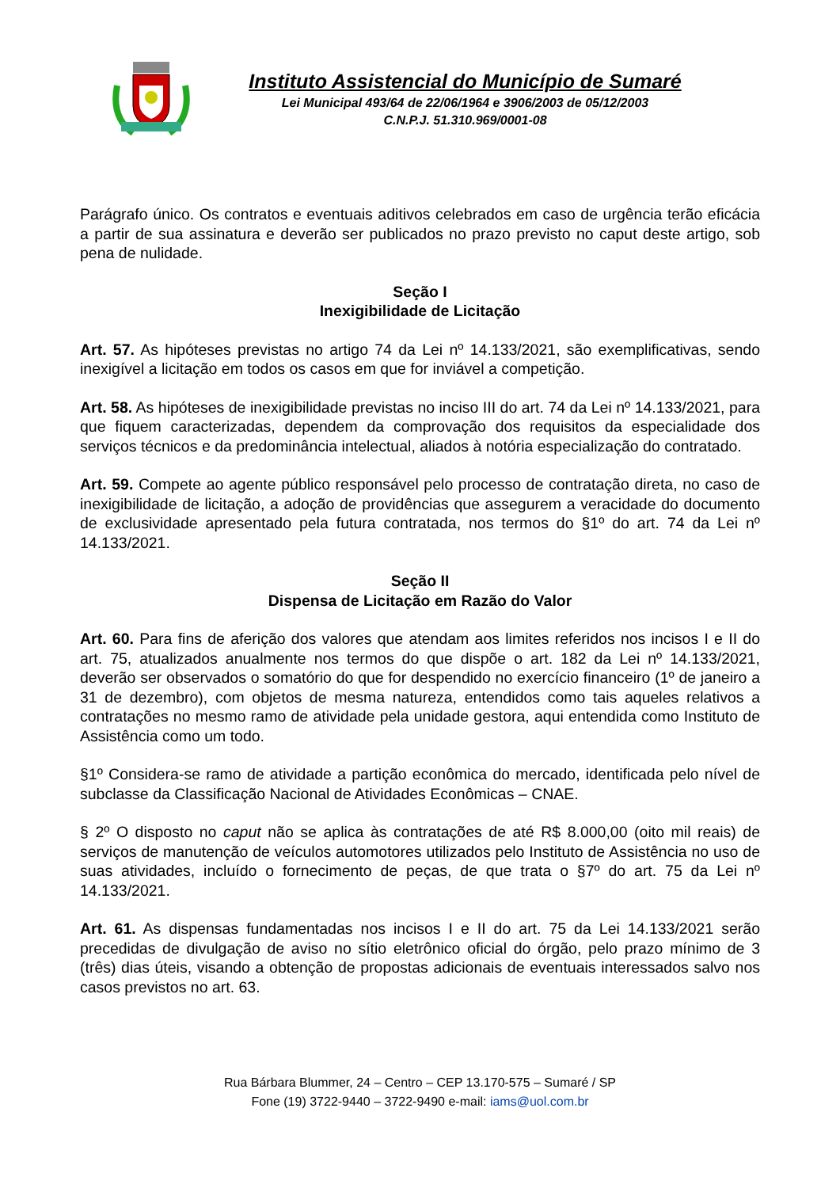Instituto Assistencial do Município de Sumaré
Lei Municipal 493/64 de 22/06/1964 e 3906/2003 de 05/12/2003
C.N.P.J. 51.310.969/0001-08
Parágrafo único. Os contratos e eventuais aditivos celebrados em caso de urgência terão eficácia a partir de sua assinatura e deverão ser publicados no prazo previsto no caput deste artigo, sob pena de nulidade.
Seção I
Inexigibilidade de Licitação
Art. 57. As hipóteses previstas no artigo 74 da Lei nº 14.133/2021, são exemplificativas, sendo inexigível a licitação em todos os casos em que for inviável a competição.
Art. 58. As hipóteses de inexigibilidade previstas no inciso III do art. 74 da Lei nº 14.133/2021, para que fiquem caracterizadas, dependem da comprovação dos requisitos da especialidade dos serviços técnicos e da predominância intelectual, aliados à notória especialização do contratado.
Art. 59. Compete ao agente público responsável pelo processo de contratação direta, no caso de inexigibilidade de licitação, a adoção de providências que assegurem a veracidade do documento de exclusividade apresentado pela futura contratada, nos termos do §1º do art. 74 da Lei nº 14.133/2021.
Seção II
Dispensa de Licitação em Razão do Valor
Art. 60. Para fins de aferição dos valores que atendam aos limites referidos nos incisos I e II do art. 75, atualizados anualmente nos termos do que dispõe o art. 182 da Lei nº 14.133/2021, deverão ser observados o somatório do que for despendido no exercício financeiro (1º de janeiro a 31 de dezembro), com objetos de mesma natureza, entendidos como tais aqueles relativos a contratações no mesmo ramo de atividade pela unidade gestora, aqui entendida como Instituto de Assistência como um todo.
§1º Considera-se ramo de atividade a partição econômica do mercado, identificada pelo nível de subclasse da Classificação Nacional de Atividades Econômicas – CNAE.
§ 2º O disposto no caput não se aplica às contratações de até R$ 8.000,00 (oito mil reais) de serviços de manutenção de veículos automotores utilizados pelo Instituto de Assistência no uso de suas atividades, incluído o fornecimento de peças, de que trata o §7º do art. 75 da Lei nº 14.133/2021.
Art. 61. As dispensas fundamentadas nos incisos I e II do art. 75 da Lei 14.133/2021 serão precedidas de divulgação de aviso no sítio eletrônico oficial do órgão, pelo prazo mínimo de 3 (três) dias úteis, visando a obtenção de propostas adicionais de eventuais interessados salvo nos casos previstos no art. 63.
Rua Bárbara Blummer, 24 – Centro – CEP 13.170-575 – Sumaré / SP
Fone (19) 3722-9440 – 3722-9490 e-mail: iams@uol.com.br